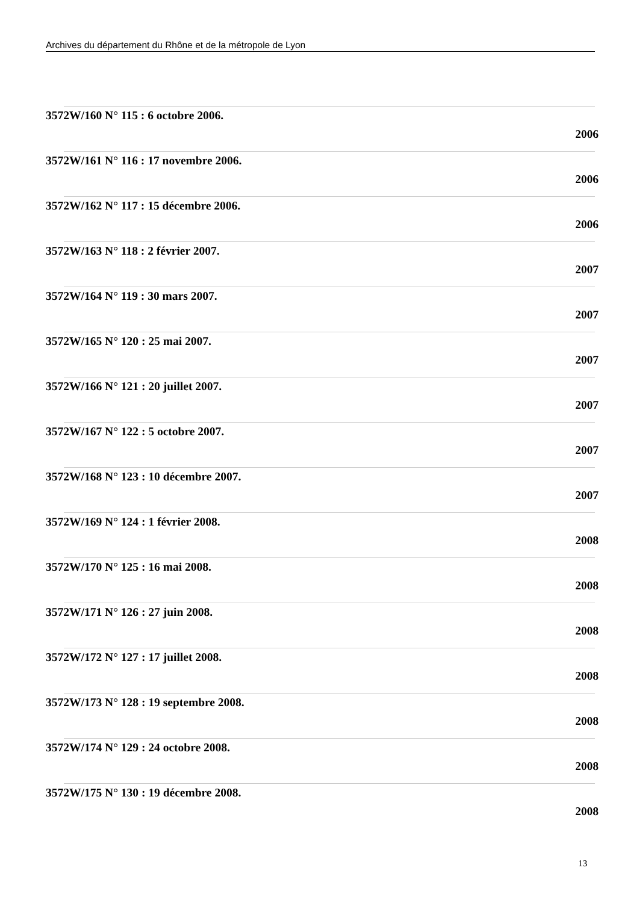Archives du département du Rhône et de la métropole de Lyon
3572W/160 N° 115 : 6 octobre 2006.
2006
3572W/161 N° 116 : 17 novembre 2006.
2006
3572W/162 N° 117 : 15 décembre 2006.
2006
3572W/163 N° 118 : 2 février 2007.
2007
3572W/164 N° 119 : 30 mars 2007.
2007
3572W/165 N° 120 : 25 mai 2007.
2007
3572W/166 N° 121 : 20 juillet 2007.
2007
3572W/167 N° 122 : 5 octobre 2007.
2007
3572W/168 N° 123 : 10 décembre 2007.
2007
3572W/169 N° 124 : 1 février 2008.
2008
3572W/170 N° 125 : 16 mai 2008.
2008
3572W/171 N° 126 : 27 juin 2008.
2008
3572W/172 N° 127 : 17 juillet 2008.
2008
3572W/173 N° 128 : 19 septembre 2008.
2008
3572W/174 N° 129 : 24 octobre 2008.
2008
3572W/175 N° 130 : 19 décembre 2008.
2008
13